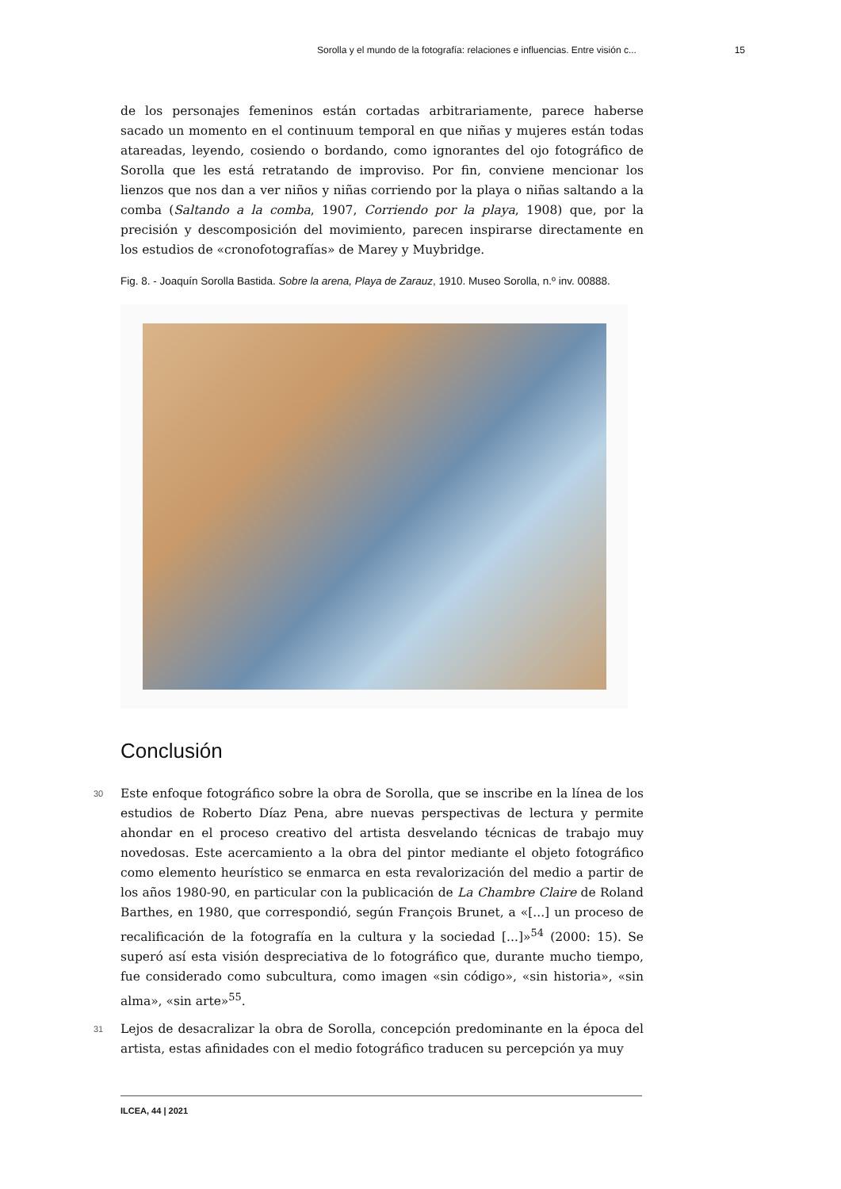Sorolla y el mundo de la fotografía: relaciones e influencias. Entre visión c... 15
de los personajes femeninos están cortadas arbitrariamente, parece haberse sacado un momento en el continuum temporal en que niñas y mujeres están todas atareadas, leyendo, cosiendo o bordando, como ignorantes del ojo fotográfico de Sorolla que les está retratando de improviso. Por fin, conviene mencionar los lienzos que nos dan a ver niños y niñas corriendo por la playa o niñas saltando a la comba (Saltando a la comba, 1907, Corriendo por la playa, 1908) que, por la precisión y descomposición del movimiento, parecen inspirarse directamente en los estudios de «cronofotografías» de Marey y Muybridge.
Fig. 8. - Joaquín Sorolla Bastida. Sobre la arena, Playa de Zarauz, 1910. Museo Sorolla, n.º inv. 00888.
Conclusión
30 Este enfoque fotográfico sobre la obra de Sorolla, que se inscribe en la línea de los estudios de Roberto Díaz Pena, abre nuevas perspectivas de lectura y permite ahondar en el proceso creativo del artista desvelando técnicas de trabajo muy novedosas. Este acercamiento a la obra del pintor mediante el objeto fotográfico como elemento heurístico se enmarca en esta revalorización del medio a partir de los años 1980-90, en particular con la publicación de La Chambre Claire de Roland Barthes, en 1980, que correspondió, según François Brunet, a «[...] un proceso de recalificación de la fotografía en la cultura y la sociedad [...]»<sup>54</sup> (2000: 15). Se superó así esta visión despreciativa de lo fotográfico que, durante mucho tiempo, fue considerado como subcultura, como imagen «sin código», «sin historia», «sin alma», «sin arte»<sup>55</sup>.
31 Lejos de desacralizar la obra de Sorolla, concepción predominante en la época del artista, estas afinidades con el medio fotográfico traducen su percepción ya muy
ILCEA, 44 | 2021